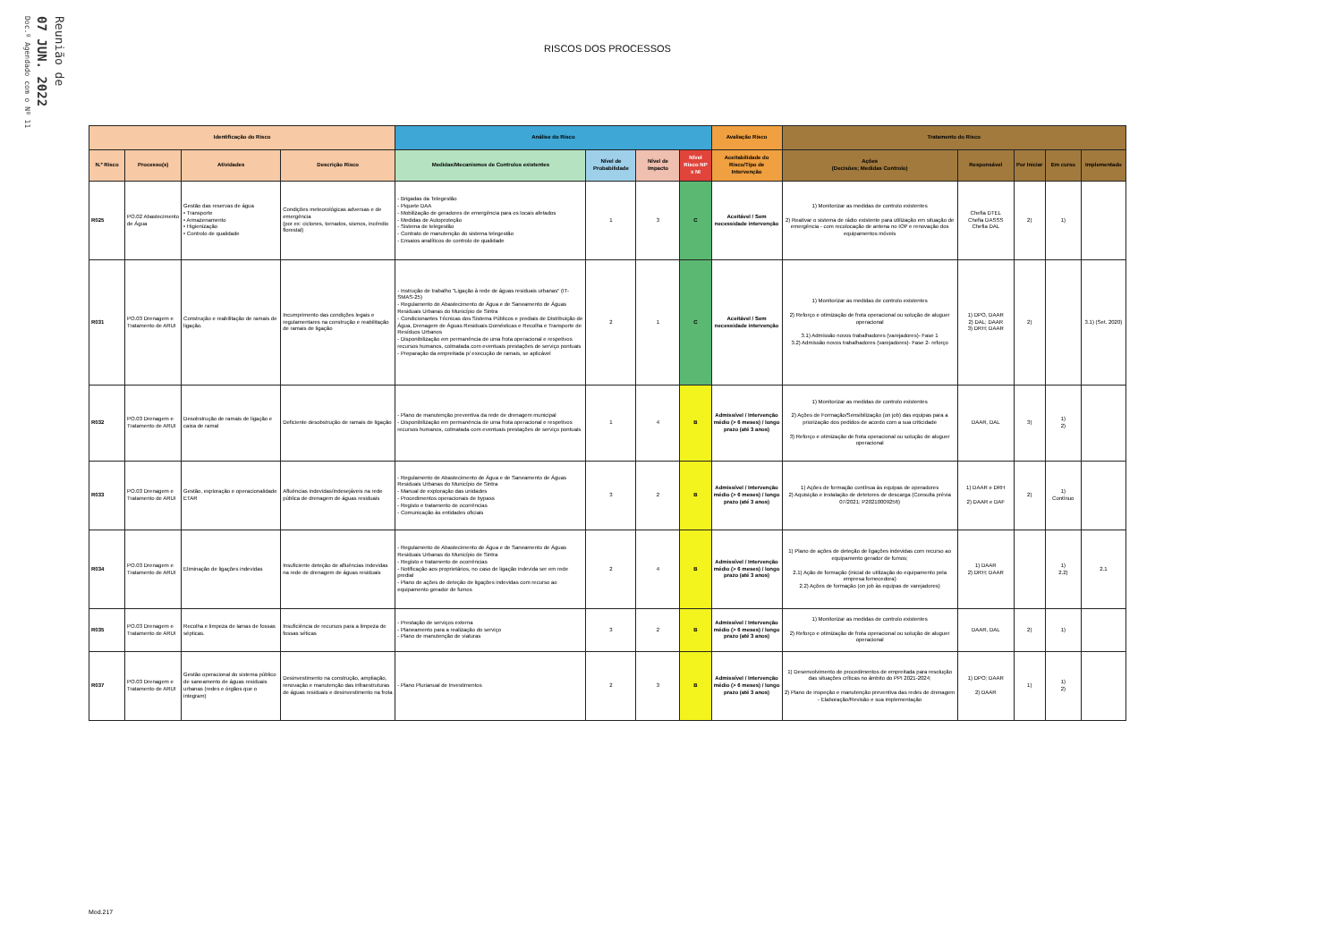Doc.º Agendado com o Nº 11
07 JUN. 2022
Reunião de
RISCOS DOS PROCESSOS
| Identificação do Risco | | | | Análise do Risco | | | | Avaliação Risco | Tratamento do Risco | | | | |
| --- | --- | --- | --- | --- | --- | --- | --- | --- | --- | --- | --- | --- | --- |
| N.º Risco | Processo(s) | Atividades | Descrição Risco | Medidas/Mecanismos de Controlos existentes | Nível de Probabilidade | Nível de Impacto | Nível Risco NP x NI | Aceitabilidade do Risco/Tipo de Intervenção | Ações (Decisões; Medidas Controlo) | Responsável | Por Iniciar | Em curso | Implementado |
| R025 | PO.02 Abastecimento de Água | Gestão das reservas de água • Transporte • Armazenamento • Higienização • Controlo de qualidade | Condições meteorológicas adversas e de emergência (por ex: ciclones, tornados, sismos, incêndio florestal) | - Brigadas da Telegestão - Piquete DAA - Mobilização de geradores de emergência para os locais afetados - Medidas de Autoproteção - Sistema de telegestão - Contrato de manutenção do sistema telegestão - Ensaios analíticos de controlo de qualidade | 1 | 3 | C | Aceitável / Sem necessidade intervenção | 1) Monitorizar as medidas de controlo existentes 2) Reativar o sistema de rádio existente para utilização em situação de emergência - com recolocação de antena no IOP e renovação dos equipamentos móveis | Chefia DTEL Chefia DASSS Chefia DAL | 2) | 1) | |
| R031 | PO.03 Drenagem e Tratamento de ARUI | Construção e reabilitação de ramais de ligação. | Incumprimento das condições legais e regulamentares na construção e reabilitação de ramais de ligação | - Instrução de trabalho "Ligação à rede de águas residuais urbanas" (IT-SMAS-25) - Regulamento de Abastecimento de Água e de Saneamento de Águas Residuais Urbanas do Município de Sintra - Condicionantes Técnicas dos Sistema Públicos e prediais de Distribuição de Água, Drenagem de Águas Residuais Domésticas e Recolha e Transporte de Resíduos Urbanos - Disponibilização em permanência de uma frota operacional e respetivos recursos humanos, colmatada com eventuais prestações de serviço pontuais - Preparação da empreitada p/ execução de ramais, se aplicável | 2 | 1 | C | Aceitável / Sem necessidade intervenção | 1) Monitorizar as medidas de controlo existentes 2) Reforço e otimização de frota operacional ou solução de aluguer operacional 3.1) Admissão novos trabalhadores (varejadores)- Fase 1 3.2) Admissão novos trabalhadores (varejadores)- Fase 2- reforço | 1) DPO, DAAR 2) DAL; DAAR 3) DRH; DAAR | 2) | | 3.1) (Set. 2020) |
| R032 | PO.03 Drenagem e Tratamento de ARUI | Desobstrução de ramais de ligação e caixa de ramal | Deficiente desobstrução de ramais de ligação | - Plano de manutenção preventiva da rede de drenagem municipal - Disponibilização em permanência de uma frota operacional e respetivos recursos humanos, colmatada com eventuais prestações de serviço pontuais | 1 | 4 | B | Admissível / Intervenção médio (> 6 meses) / longo prazo (até 3 anos) | 1) Monitorizar as medidas de controlo existentes 2) Ações de Formação/Sensibilização (on job) das equipas para a priorização dos pedidos de acordo com a sua criticidade 3) Reforço e otimização de frota operacional ou solução de aluguer operacional | DAAR, DAL | 3) | 1) 2) | |
| R033 | PO.03 Drenagem e Tratamento de ARUI | Gestão, exploração e operacionalidade ETAR | Afluências indevidas/indesejáveis na rede pública de drenagem de águas residuais | - Regulamento de Abastecimento de Água e de Saneamento de Águas Residuais Urbanas do Município de Sintra - Manual de exploração das unidades - Procedimentos operacionais de bypass - Registo e tratamento de ocorrências - Comunicação às entidades oficiais | 3 | 2 | B | Admissível / Intervenção médio (> 6 meses) / longo prazo (até 3 anos) | 1) Ações de formação contínua às equipas de operadores 2) Aquisição e instalação de detetores de descarga (Consulta prévia 07/2021; P20210009256) | 1) DAAR e DRH 2) DAAR e DAF | 2) | 1) Contínuo | |
| R034 | PO.03 Drenagem e Tratamento de ARUI | Eliminação de ligações indevidas | Insuficiente deteção de afluências indevidas na rede de drenagem de águas residuais | - Regulamento de Abastecimento de Água e de Saneamento de Águas Residuais Urbanas do Município de Sintra - Registo e tratamento de ocorrências - Notificação aos proprietários, no caso de ligação indevida ser em rede predial - Plano de ações de deteção de ligações indevidas com recurso ao equipamento gerador de fumos | 2 | 4 | B | Admissível / Intervenção médio (> 6 meses) / longo prazo (até 3 anos) | 1) Plano de ações de deteção de ligações indevidas com recurso ao equipamento gerador de fumos; 2.1) Ação de formação (inicial de utilização do equipamento pela empresa fornecedora) 2.2) Ações de formação (on job às equipas de varejadores) | 1) DAAR 2) DRH; DAAR | | 1) 2.2) | 2.1 |
| R035 | PO.03 Drenagem e Tratamento de ARUI | Recolha e limpeza de lamas de fossas sépticas. | Insuficiência de recursos para a limpeza de fossas séticas | - Prestação de serviços externa - Planeamento para a realização do serviço - Plano de manutenção de viaturas | 3 | 2 | B | Admissível / Intervenção médio (> 6 meses) / longo prazo (até 3 anos) | 1) Monitorizar as medidas de controlo existentes 2) Reforço e otimização de frota operacional ou solução de aluguer operacional | DAAR, DAL | 2) | 1) | |
| R037 | PO.03 Drenagem e Tratamento de ARUI | Gestão operacional do sistema público de saneamento de águas residuais urbanas (redes e órgãos que o integram) | Desinvestimento na construção, ampliação, renovação e manutenção das infraestruturas de águas residuais e desinvestimento na frota | - Plano Plurianual de Investimentos | 2 | 3 | B | Admissível / Intervenção médio (> 6 meses) / longo prazo (até 3 anos) | 1) Desenvolvimento de procedimentos de empreitada para resolução das situações críticas no âmbito do PPI 2021-2024; 2) Plano de inspeção e manutenção preventiva das redes de drenagem - Elaboração/Revisão e sua implementação | 1) DPO; DAAR 2) DAAR | 1) | 1) 2) | |
Mod.217